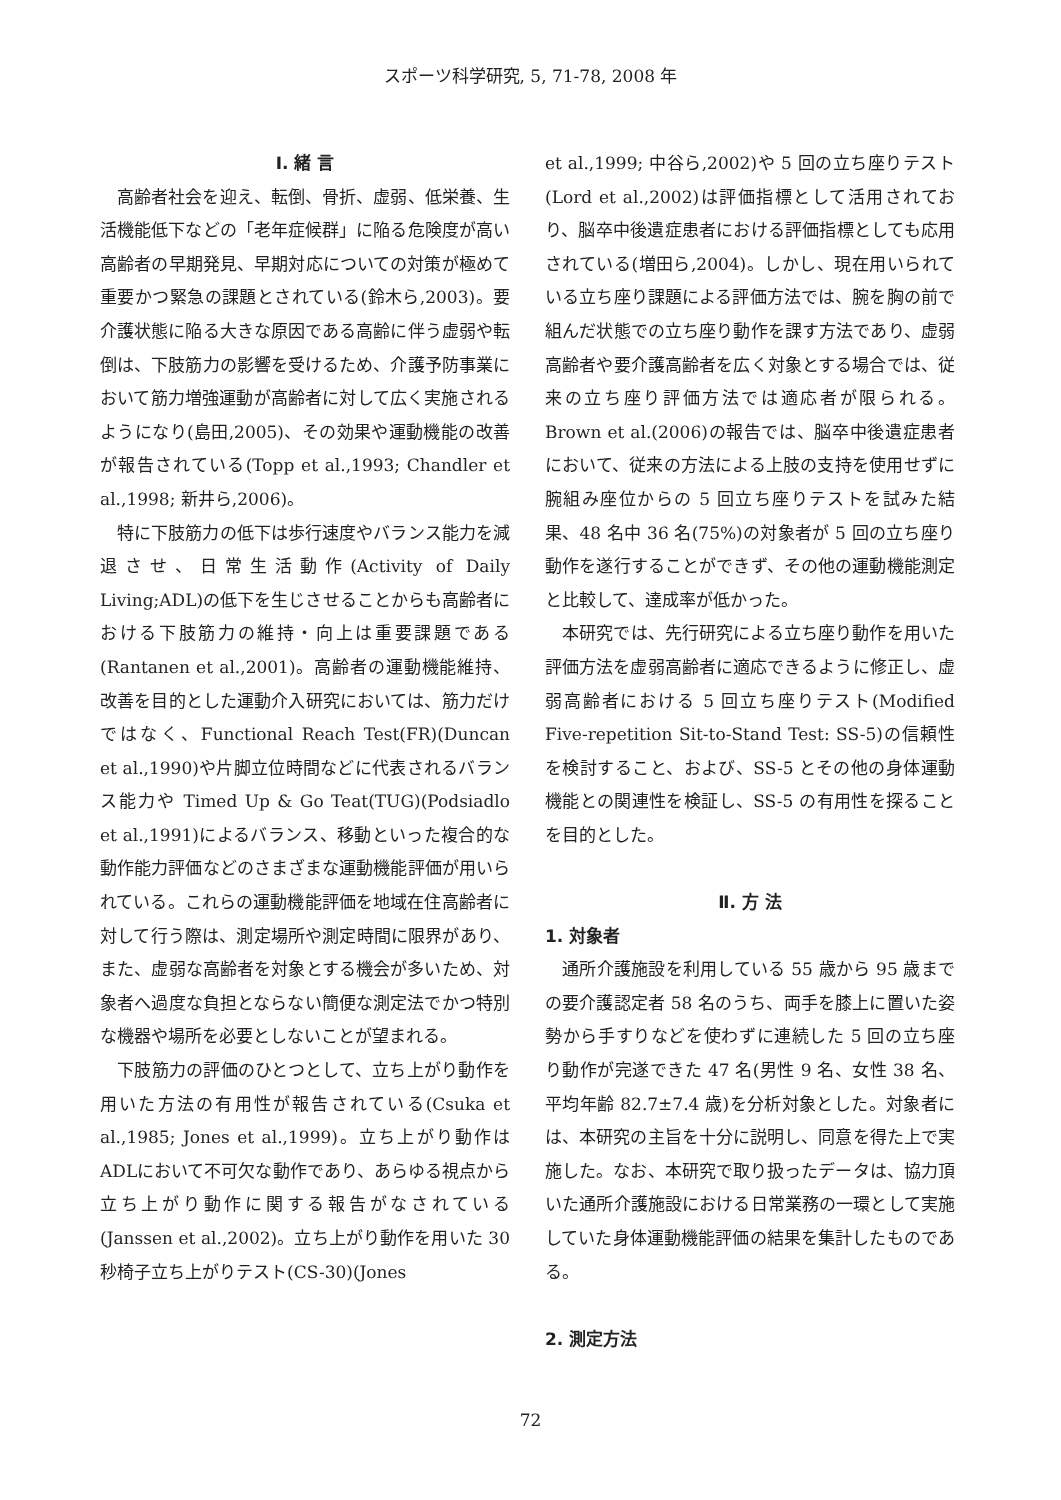スポーツ科学研究, 5, 71-78, 2008 年
Ⅰ. 緒 言
高齢者社会を迎え、転倒、骨折、虚弱、低栄養、生活機能低下などの「老年症候群」に陥る危険度が高い高齢者の早期発見、早期対応についての対策が極めて重要かつ緊急の課題とされている(鈴木ら,2003)。要介護状態に陥る大きな原因である高齢に伴う虚弱や転倒は、下肢筋力の影響を受けるため、介護予防事業において筋力増強運動が高齢者に対して広く実施されるようになり(島田,2005)、その効果や運動機能の改善が報告されている(Topp et al.,1993; Chandler et al.,1998; 新井ら,2006)。
特に下肢筋力の低下は歩行速度やバランス能力を減退させ、日常生活動作(Activity of Daily Living;ADL)の低下を生じさせることからも高齢者における下肢筋力の維持・向上は重要課題である(Rantanen et al.,2001)。高齢者の運動機能維持、改善を目的とした運動介入研究においては、筋力だけではなく、Functional Reach Test(FR)(Duncan et al.,1990)や片脚立位時間などに代表されるバランス能力や Timed Up & Go Teat(TUG)(Podsiadlo et al.,1991)によるバランス、移動といった複合的な動作能力評価などのさまざまな運動機能評価が用いられている。これらの運動機能評価を地域在住高齢者に対して行う際は、測定場所や測定時間に限界があり、また、虚弱な高齢者を対象とする機会が多いため、対象者へ過度な負担とならない簡便な測定法でかつ特別な機器や場所を必要としないことが望まれる。
下肢筋力の評価のひとつとして、立ち上がり動作を用いた方法の有用性が報告されている(Csuka et al.,1985; Jones et al.,1999)。立ち上がり動作はADLにおいて不可欠な動作であり、あらゆる視点から立ち上がり動作に関する報告がなされている(Janssen et al.,2002)。立ち上がり動作を用いた 30 秒椅子立ち上がりテスト(CS-30)(Jones
et al.,1999; 中谷ら,2002)や 5 回の立ち座りテスト(Lord et al.,2002)は評価指標として活用されており、脳卒中後遺症患者における評価指標としても応用されている(増田ら,2004)。しかし、現在用いられている立ち座り課題による評価方法では、腕を胸の前で組んだ状態での立ち座り動作を課す方法であり、虚弱高齢者や要介護高齢者を広く対象とする場合では、従来の立ち座り評価方法では適応者が限られる。Brown et al.(2006)の報告では、脳卒中後遺症患者において、従来の方法による上肢の支持を使用せずに腕組み座位からの 5 回立ち座りテストを試みた結果、48 名中 36 名(75%)の対象者が 5 回の立ち座り動作を遂行することができず、その他の運動機能測定と比較して、達成率が低かった。
本研究では、先行研究による立ち座り動作を用いた評価方法を虚弱高齢者に適応できるように修正し、虚弱高齢者における 5 回立ち座りテスト(Modified Five-repetition Sit-to-Stand Test: SS-5)の信頼性を検討すること、および、SS-5 とその他の身体運動機能との関連性を検証し、SS-5 の有用性を探ることを目的とした。
Ⅱ. 方 法
1. 対象者
通所介護施設を利用している 55 歳から 95 歳までの要介護認定者 58 名のうち、両手を膝上に置いた姿勢から手すりなどを使わずに連続した 5 回の立ち座り動作が完遂できた 47 名(男性 9 名、女性 38 名、平均年齢 82.7±7.4 歳)を分析対象とした。対象者には、本研究の主旨を十分に説明し、同意を得た上で実施した。なお、本研究で取り扱ったデータは、協力頂いた通所介護施設における日常業務の一環として実施していた身体運動機能評価の結果を集計したものである。
2. 測定方法
72